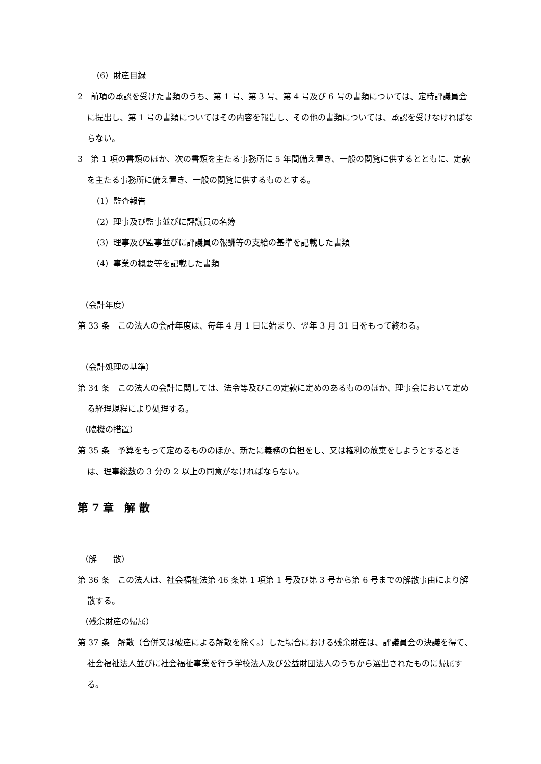（6）財産目録
2　前項の承認を受けた書類のうち、第 1 号、第 3 号、第 4 号及び 6 号の書類については、定時評議員会に提出し、第 1 号の書類についてはその内容を報告し、その他の書類については、承認を受けなければならない。
3　第 1 項の書類のほか、次の書類を主たる事務所に 5 年間備え置き、一般の閲覧に供するとともに、定款を主たる事務所に備え置き、一般の閲覧に供するものとする。
（1）監査報告
（2）理事及び監事並びに評議員の名簿
（3）理事及び監事並びに評議員の報酬等の支給の基準を記載した書類
（4）事業の概要等を記載した書類
（会計年度）
第 33 条　この法人の会計年度は、毎年 4 月 1 日に始まり、翌年 3 月 31 日をもって終わる。
（会計処理の基準）
第 34 条　この法人の会計に関しては、法令等及びこの定款に定めのあるもののほか、理事会において定める経理規程により処理する。
（臨機の措置）
第 35 条　予算をもって定めるもののほか、新たに義務の負担をし、又は権利の放棄をしようとするときは、理事総数の 3 分の 2 以上の同意がなければならない。
第 7 章　解 散
（解　　散）
第 36 条　この法人は、社会福祉法第 46 条第 1 項第 1 号及び第 3 号から第 6 号までの解散事由により解散する。
（残余財産の帰属）
第 37 条　解散（合併又は破産による解散を除く。）した場合における残余財産は、評議員会の決議を得て、社会福祉法人並びに社会福祉事業を行う学校法人及び公益財団法人のうちから選出されたものに帰属する。